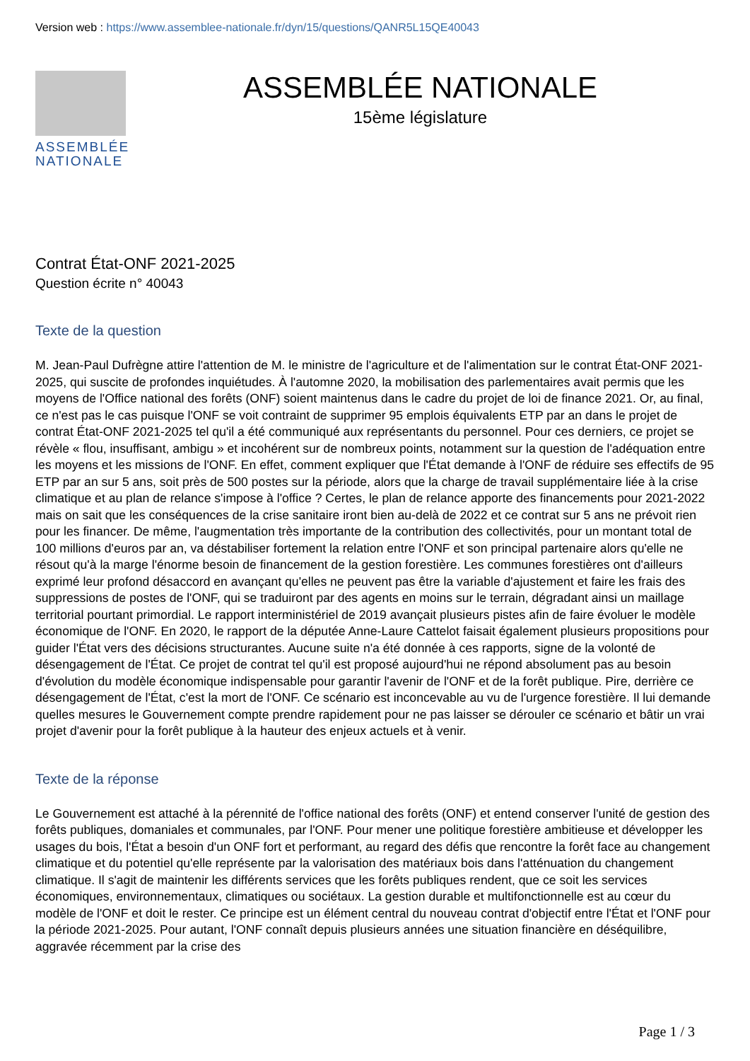Version web : https://www.assemblee-nationale.fr/dyn/15/questions/QANR5L15QE40043
ASSEMBLÉE
NATIONALE
ASSEMBLÉE NATIONALE
15ème législature
Contrat État-ONF 2021-2025
Question écrite n° 40043
Texte de la question
M. Jean-Paul Dufrègne attire l'attention de M. le ministre de l'agriculture et de l'alimentation sur le contrat État-ONF 2021-2025, qui suscite de profondes inquiétudes. À l'automne 2020, la mobilisation des parlementaires avait permis que les moyens de l'Office national des forêts (ONF) soient maintenus dans le cadre du projet de loi de finance 2021. Or, au final, ce n'est pas le cas puisque l'ONF se voit contraint de supprimer 95 emplois équivalents ETP par an dans le projet de contrat État-ONF 2021-2025 tel qu'il a été communiqué aux représentants du personnel. Pour ces derniers, ce projet se révèle « flou, insuffisant, ambigu » et incohérent sur de nombreux points, notamment sur la question de l'adéquation entre les moyens et les missions de l'ONF. En effet, comment expliquer que l'État demande à l'ONF de réduire ses effectifs de 95 ETP par an sur 5 ans, soit près de 500 postes sur la période, alors que la charge de travail supplémentaire liée à la crise climatique et au plan de relance s'impose à l'office ? Certes, le plan de relance apporte des financements pour 2021-2022 mais on sait que les conséquences de la crise sanitaire iront bien au-delà de 2022 et ce contrat sur 5 ans ne prévoit rien pour les financer. De même, l'augmentation très importante de la contribution des collectivités, pour un montant total de 100 millions d'euros par an, va déstabiliser fortement la relation entre l'ONF et son principal partenaire alors qu'elle ne résout qu'à la marge l'énorme besoin de financement de la gestion forestière. Les communes forestières ont d'ailleurs exprimé leur profond désaccord en avançant qu'elles ne peuvent pas être la variable d'ajustement et faire les frais des suppressions de postes de l'ONF, qui se traduiront par des agents en moins sur le terrain, dégradant ainsi un maillage territorial pourtant primordial. Le rapport interministériel de 2019 avançait plusieurs pistes afin de faire évoluer le modèle économique de l'ONF. En 2020, le rapport de la députée Anne-Laure Cattelot faisait également plusieurs propositions pour guider l'État vers des décisions structurantes. Aucune suite n'a été donnée à ces rapports, signe de la volonté de désengagement de l'État. Ce projet de contrat tel qu'il est proposé aujourd'hui ne répond absolument pas au besoin d'évolution du modèle économique indispensable pour garantir l'avenir de l'ONF et de la forêt publique. Pire, derrière ce désengagement de l'État, c'est la mort de l'ONF. Ce scénario est inconcevable au vu de l'urgence forestière. Il lui demande quelles mesures le Gouvernement compte prendre rapidement pour ne pas laisser se dérouler ce scénario et bâtir un vrai projet d'avenir pour la forêt publique à la hauteur des enjeux actuels et à venir.
Texte de la réponse
Le Gouvernement est attaché à la pérennité de l'office national des forêts (ONF) et entend conserver l'unité de gestion des forêts publiques, domaniales et communales, par l'ONF. Pour mener une politique forestière ambitieuse et développer les usages du bois, l'État a besoin d'un ONF fort et performant, au regard des défis que rencontre la forêt face au changement climatique et du potentiel qu'elle représente par la valorisation des matériaux bois dans l'atténuation du changement climatique. Il s'agit de maintenir les différents services que les forêts publiques rendent, que ce soit les services économiques, environnementaux, climatiques ou sociétaux. La gestion durable et multifonctionnelle est au cœur du modèle de l'ONF et doit le rester. Ce principe est un élément central du nouveau contrat d'objectif entre l'État et l'ONF pour la période 2021-2025. Pour autant, l'ONF connaît depuis plusieurs années une situation financière en déséquilibre, aggravée récemment par la crise des
Page 1 / 3